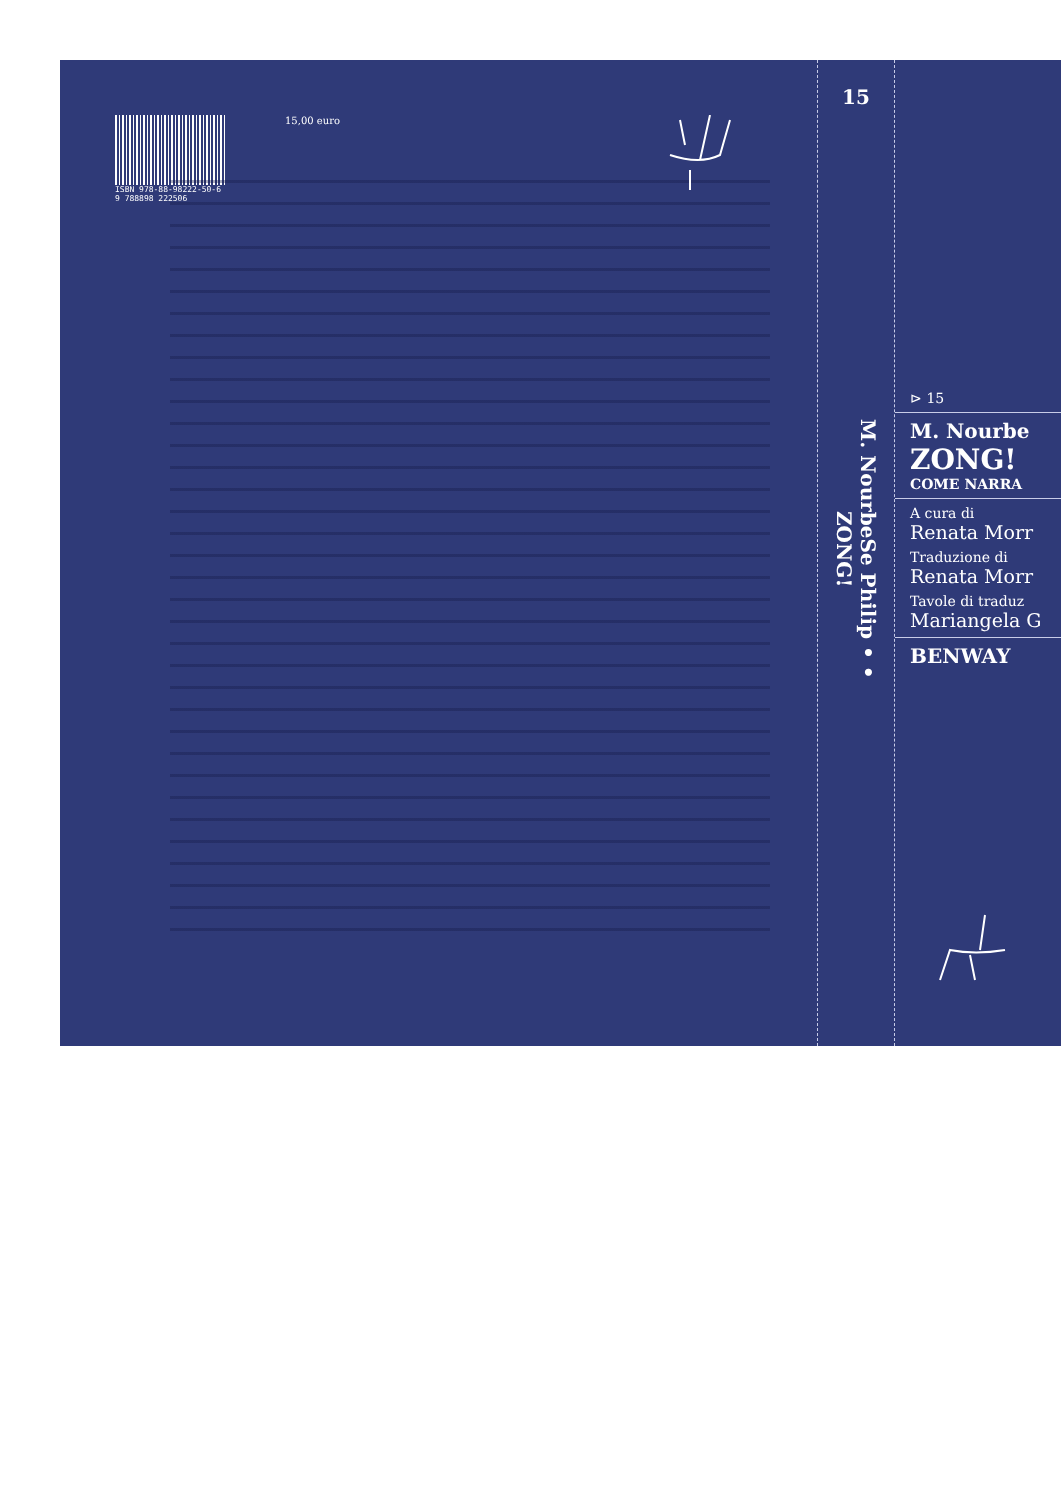ISBN 978-88-98222-50-6
9 788898 222506
15,00 euro
15
M. NourbeSe Philip • • ZONG!
⊳ 15
M. Nourbe
ZONG!
COME NARRA
A cura di
Renata Morr
Traduzione di
Renata Morr
Tavole di traduz
Mariangela G
BENWAY